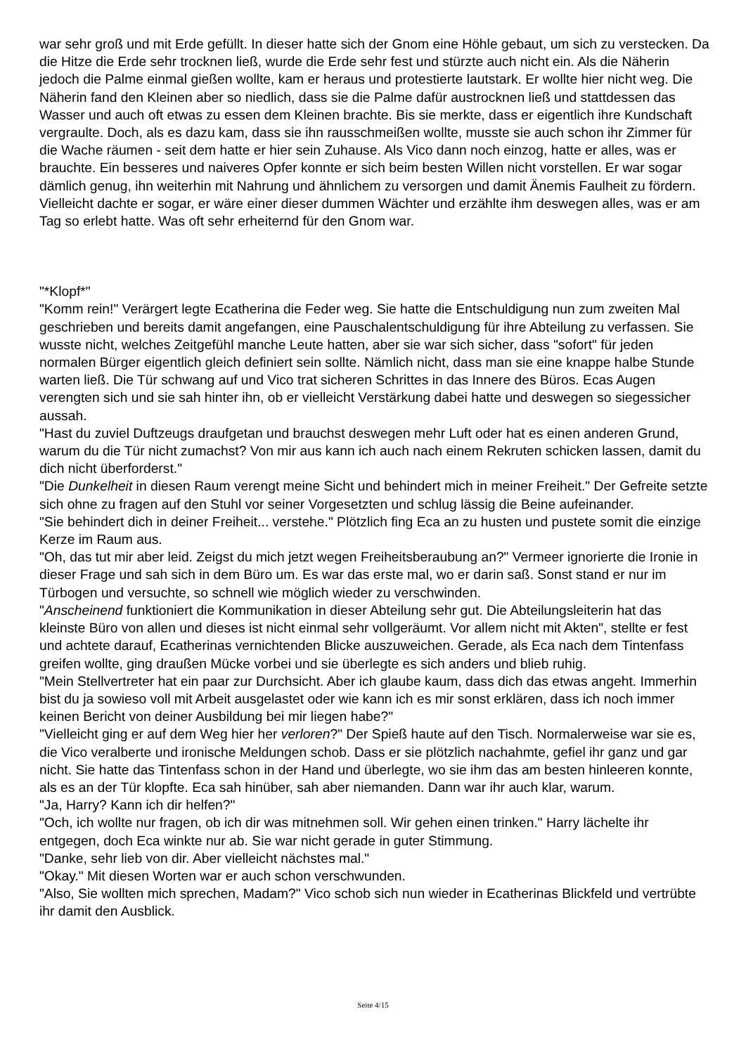war sehr groß und mit Erde gefüllt. In dieser hatte sich der Gnom eine Höhle gebaut, um sich zu verstecken. Da die Hitze die Erde sehr trocknen ließ, wurde die Erde sehr fest und stürzte auch nicht ein. Als die Näherin jedoch die Palme einmal gießen wollte, kam er heraus und protestierte lautstark. Er wollte hier nicht weg. Die Näherin fand den Kleinen aber so niedlich, dass sie die Palme dafür austrocknen ließ und stattdessen das Wasser und auch oft etwas zu essen dem Kleinen brachte. Bis sie merkte, dass er eigentlich ihre Kundschaft vergraulte. Doch, als es dazu kam, dass sie ihn rausschmeißen wollte, musste sie auch schon ihr Zimmer für die Wache räumen - seit dem hatte er hier sein Zuhause. Als Vico dann noch einzog, hatte er alles, was er brauchte. Ein besseres und naiveres Opfer konnte er sich beim besten Willen nicht vorstellen. Er war sogar dämlich genug, ihn weiterhin mit Nahrung und ähnlichem zu versorgen und damit Änemis Faulheit zu fördern. Vielleicht dachte er sogar, er wäre einer dieser dummen Wächter und erzählte ihm deswegen alles, was er am Tag so erlebt hatte. Was oft sehr erheiternd für den Gnom war.
"*Klopf*"
"Komm rein!" Verärgert legte Ecatherina die Feder weg. Sie hatte die Entschuldigung nun zum zweiten Mal geschrieben und bereits damit angefangen, eine Pauschalentschuldigung für ihre Abteilung zu verfassen. Sie wusste nicht, welches Zeitgefühl manche Leute hatten, aber sie war sich sicher, dass "sofort" für jeden normalen Bürger eigentlich gleich definiert sein sollte. Nämlich nicht, dass man sie eine knappe halbe Stunde warten ließ. Die Tür schwang auf und Vico trat sicheren Schrittes in das Innere des Büros. Ecas Augen verengten sich und sie sah hinter ihn, ob er vielleicht Verstärkung dabei hatte und deswegen so siegessicher aussah.
"Hast du zuviel Duftzeugs draufgetan und brauchst deswegen mehr Luft oder hat es einen anderen Grund, warum du die Tür nicht zumachst? Von mir aus kann ich auch nach einem Rekruten schicken lassen, damit du dich nicht überforderst."
"Die Dunkelheit in diesen Raum verengt meine Sicht und behindert mich in meiner Freiheit." Der Gefreite setzte sich ohne zu fragen auf den Stuhl vor seiner Vorgesetzten und schlug lässig die Beine aufeinander.
"Sie behindert dich in deiner Freiheit... verstehe." Plötzlich fing Eca an zu husten und pustete somit die einzige Kerze im Raum aus.
"Oh, das tut mir aber leid. Zeigst du mich jetzt wegen Freiheitsberaubung an?" Vermeer ignorierte die Ironie in dieser Frage und sah sich in dem Büro um. Es war das erste mal, wo er darin saß. Sonst stand er nur im Türbogen und versuchte, so schnell wie möglich wieder zu verschwinden.
"Anscheinend funktioniert die Kommunikation in dieser Abteilung sehr gut. Die Abteilungsleiterin hat das kleinste Büro von allen und dieses ist nicht einmal sehr vollgeräumt. Vor allem nicht mit Akten", stellte er fest und achtete darauf, Ecatherinas vernichtenden Blicke auszuweichen. Gerade, als Eca nach dem Tintenfass greifen wollte, ging draußen Mücke vorbei und sie überlegte es sich anders und blieb ruhig.
"Mein Stellvertreter hat ein paar zur Durchsicht. Aber ich glaube kaum, dass dich das etwas angeht. Immerhin bist du ja sowieso voll mit Arbeit ausgelastet oder wie kann ich es mir sonst erklären, dass ich noch immer keinen Bericht von deiner Ausbildung bei mir liegen habe?"
"Vielleicht ging er auf dem Weg hier her verloren?" Der Spieß haute auf den Tisch. Normalerweise war sie es, die Vico veralberte und ironische Meldungen schob. Dass er sie plötzlich nachahmte, gefiel ihr ganz und gar nicht. Sie hatte das Tintenfass schon in der Hand und überlegte, wo sie ihm das am besten hinleeren konnte, als es an der Tür klopfte. Eca sah hinüber, sah aber niemanden. Dann war ihr auch klar, warum.
"Ja, Harry? Kann ich dir helfen?"
"Och, ich wollte nur fragen, ob ich dir was mitnehmen soll. Wir gehen einen trinken." Harry lächelte ihr entgegen, doch Eca winkte nur ab. Sie war nicht gerade in guter Stimmung.
"Danke, sehr lieb von dir. Aber vielleicht nächstes mal."
"Okay." Mit diesen Worten war er auch schon verschwunden.
"Also, Sie wollten mich sprechen, Madam?" Vico schob sich nun wieder in Ecatherinas Blickfeld und vertrübte ihr damit den Ausblick.
Seite 4/15